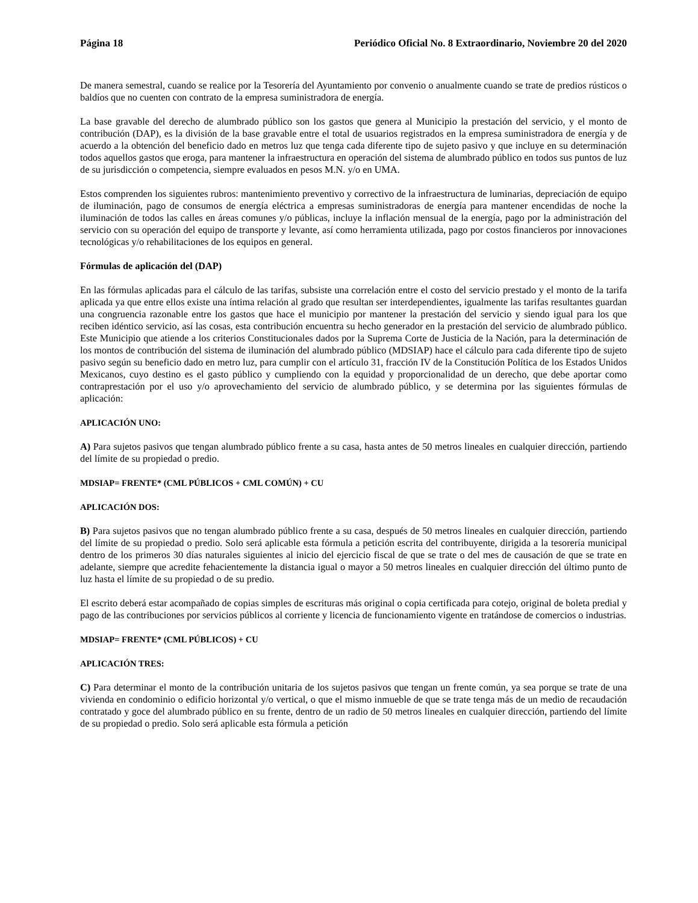Página 18 Periódico Oficial No. 8 Extraordinario, Noviembre 20 del 2020
De manera semestral, cuando se realice por la Tesorería del Ayuntamiento por convenio o anualmente cuando se trate de predios rústicos o baldíos que no cuenten con contrato de la empresa suministradora de energía.
La base gravable del derecho de alumbrado público son los gastos que genera al Municipio la prestación del servicio, y el monto de contribución (DAP), es la división de la base gravable entre el total de usuarios registrados en la empresa suministradora de energía y de acuerdo a la obtención del beneficio dado en metros luz que tenga cada diferente tipo de sujeto pasivo y que incluye en su determinación todos aquellos gastos que eroga, para mantener la infraestructura en operación del sistema de alumbrado público en todos sus puntos de luz de su jurisdicción o competencia, siempre evaluados en pesos M.N. y/o en UMA.
Estos comprenden los siguientes rubros: mantenimiento preventivo y correctivo de la infraestructura de luminarias, depreciación de equipo de iluminación, pago de consumos de energía eléctrica a empresas suministradoras de energía para mantener encendidas de noche la iluminación de todos las calles en áreas comunes y/o públicas, incluye la inflación mensual de la energía, pago por la administración del servicio con su operación del equipo de transporte y levante, así como herramienta utilizada, pago por costos financieros por innovaciones tecnológicas y/o rehabilitaciones de los equipos en general.
Fórmulas de aplicación del (DAP)
En las fórmulas aplicadas para el cálculo de las tarifas, subsiste una correlación entre el costo del servicio prestado y el monto de la tarifa aplicada ya que entre ellos existe una íntima relación al grado que resultan ser interdependientes, igualmente las tarifas resultantes guardan una congruencia razonable entre los gastos que hace el municipio por mantener la prestación del servicio y siendo igual para los que reciben idéntico servicio, así las cosas, esta contribución encuentra su hecho generador en la prestación del servicio de alumbrado público. Este Municipio que atiende a los criterios Constitucionales dados por la Suprema Corte de Justicia de la Nación, para la determinación de los montos de contribución del sistema de iluminación del alumbrado público (MDSIAP) hace el cálculo para cada diferente tipo de sujeto pasivo según su beneficio dado en metro luz, para cumplir con el artículo 31, fracción IV de la Constitución Política de los Estados Unidos Mexicanos, cuyo destino es el gasto público y cumpliendo con la equidad y proporcionalidad de un derecho, que debe aportar como contraprestación por el uso y/o aprovechamiento del servicio de alumbrado público, y se determina por las siguientes fórmulas de aplicación:
APLICACIÓN UNO:
A) Para sujetos pasivos que tengan alumbrado público frente a su casa, hasta antes de 50 metros lineales en cualquier dirección, partiendo del límite de su propiedad o predio.
MDSIAP= FRENTE* (CML PÚBLICOS + CML COMÚN) + CU
APLICACIÓN DOS:
B) Para sujetos pasivos que no tengan alumbrado público frente a su casa, después de 50 metros lineales en cualquier dirección, partiendo del límite de su propiedad o predio. Solo será aplicable esta fórmula a petición escrita del contribuyente, dirigida a la tesorería municipal dentro de los primeros 30 días naturales siguientes al inicio del ejercicio fiscal de que se trate o del mes de causación de que se trate en adelante, siempre que acredite fehacientemente la distancia igual o mayor a 50 metros lineales en cualquier dirección del último punto de luz hasta el límite de su propiedad o de su predio.
El escrito deberá estar acompañado de copias simples de escrituras más original o copia certificada para cotejo, original de boleta predial y pago de las contribuciones por servicios públicos al corriente y licencia de funcionamiento vigente en tratándose de comercios o industrias.
MDSIAP= FRENTE* (CML PÚBLICOS) + CU
APLICACIÓN TRES:
C) Para determinar el monto de la contribución unitaria de los sujetos pasivos que tengan un frente común, ya sea porque se trate de una vivienda en condominio o edificio horizontal y/o vertical, o que el mismo inmueble de que se trate tenga más de un medio de recaudación contratado y goce del alumbrado público en su frente, dentro de un radio de 50 metros lineales en cualquier dirección, partiendo del límite de su propiedad o predio. Solo será aplicable esta fórmula a petición